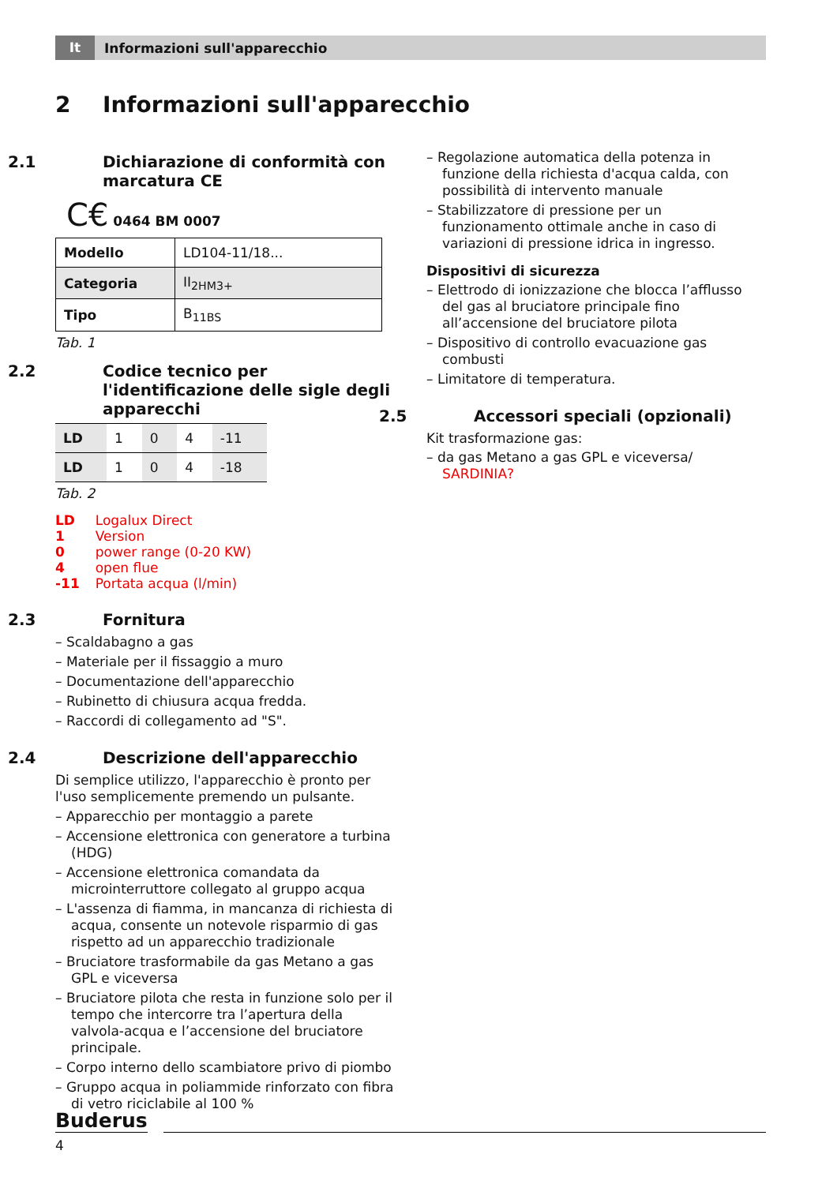It
Informazioni sull'apparecchio
2 Informazioni sull'apparecchio
2.1 Dichiarazione di conformità con marcatura CE
C€ 0464 BM 0007
| Modello | LD104-11/18... |
| Categoria | II<sub>2HM3+</sub> |
| Tipo | B<sub>11BS</sub> |
Tab. 1
2.2 Codice tecnico per l'identificazione delle sigle degli apparecchi
| LD | 1 | 0 | 4 | -11 |
| LD | 1 | 0 | 4 | -18 |
Tab. 2
| LD | Logalux Direct |
| 1 | Version |
| 0 | power range (0-20 KW) |
| 4 | open flue |
| -11 | Portata acqua (l/min) |
2.3 Fornitura
– Scaldabagno a gas
– Materiale per il fissaggio a muro
– Documentazione dell'apparecchio
– Rubinetto di chiusura acqua fredda.
– Raccordi di collegamento ad "S".
2.4 Descrizione dell'apparecchio
Di semplice utilizzo, l'apparecchio è pronto per l'uso semplicemente premendo un pulsante.
– Apparecchio per montaggio a parete
– Accensione elettronica con generatore a turbina (HDG)
– Accensione elettronica comandata da microinterruttore collegato al gruppo acqua
– L'assenza di fiamma, in mancanza di richiesta di acqua, consente un notevole risparmio di gas rispetto ad un apparecchio tradizionale
– Bruciatore trasformabile da gas Metano a gas GPL e viceversa
– Bruciatore pilota che resta in funzione solo per il tempo che intercorre tra l’apertura della valvola-acqua e l’accensione del bruciatore principale.
– Corpo interno dello scambiatore privo di piombo
– Gruppo acqua in poliammide rinforzato con fibra di vetro riciclabile al 100 %
– Regolazione automatica della potenza in funzione della richiesta d'acqua calda, con possibilità di intervento manuale
– Stabilizzatore di pressione per un funzionamento ottimale anche in caso di variazioni di pressione idrica in ingresso.
Dispositivi di sicurezza
– Elettrodo di ionizzazione che blocca l’afflusso del gas al bruciatore principale fino all’accensione del bruciatore pilota
– Dispositivo di controllo evacuazione gas combusti
– Limitatore di temperatura.
2.5 Accessori speciali (opzionali)
Kit trasformazione gas:
– da gas Metano a gas GPL e viceversa/ SARDINIA?
Buderus
4